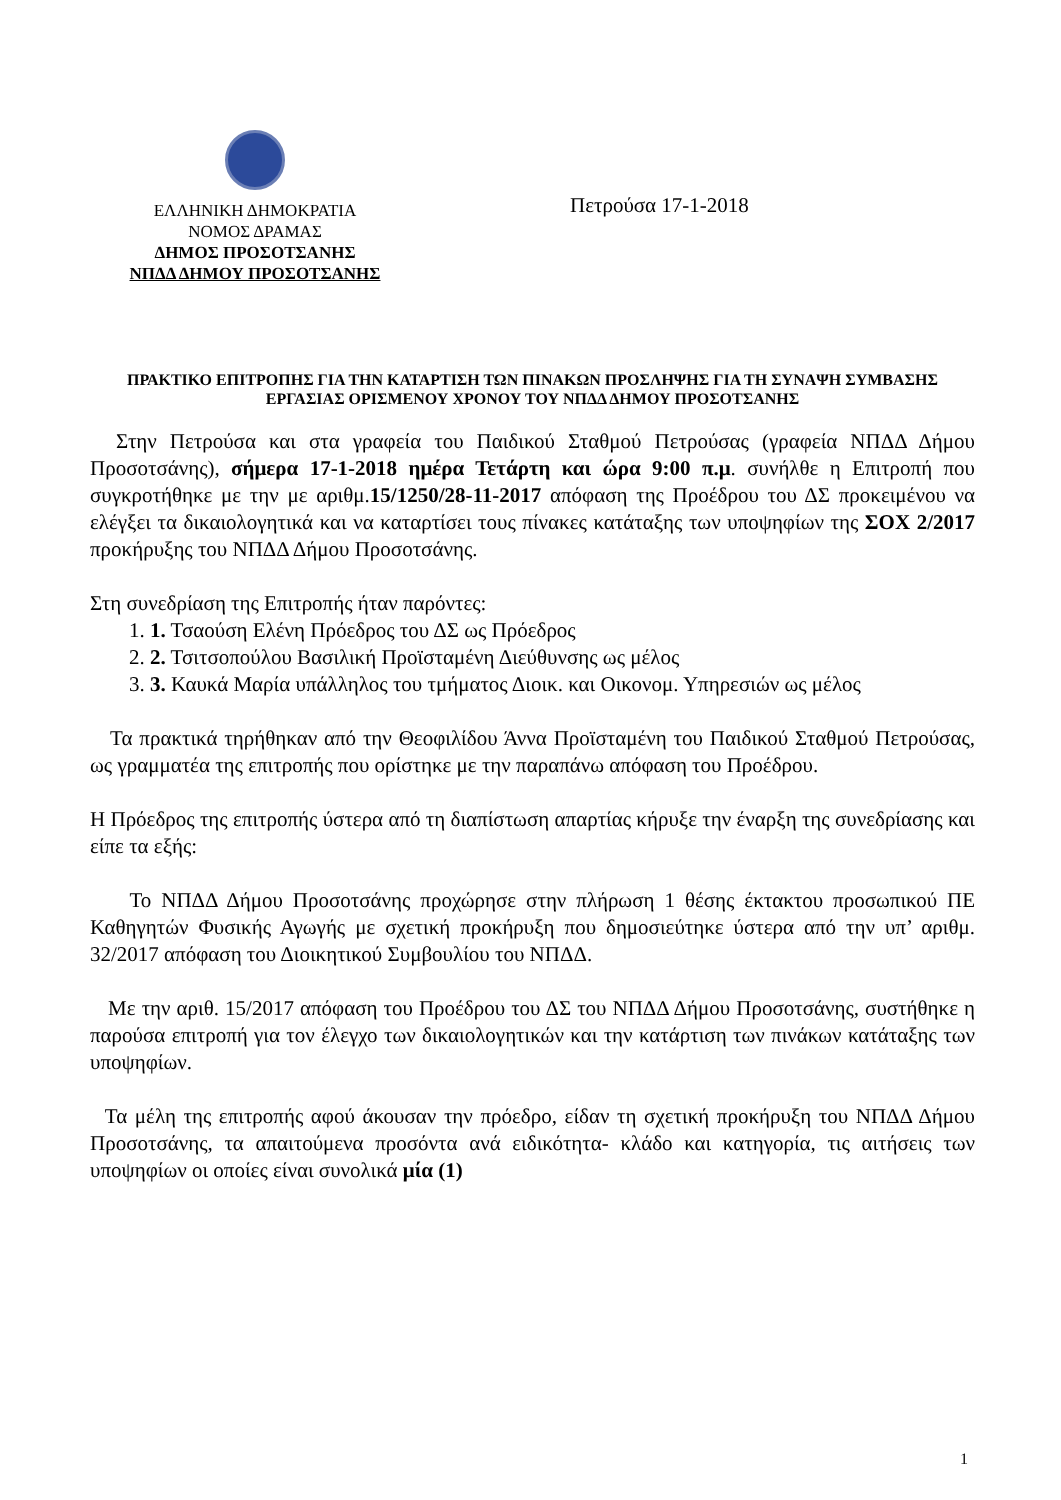ΕΛΛΗΝΙΚΗ ΔΗΜΟΚΡΑΤΙΑ
ΝΟΜΟΣ ΔΡΑΜΑΣ
ΔΗΜΟΣ ΠΡΟΣΟΤΣΑΝΗΣ
ΝΠΔΔ ΔΗΜΟΥ ΠΡΟΣΟΤΣΑΝΗΣ
Πετρούσα 17-1-2018
ΠΡΑΚΤΙΚΟ ΕΠΙΤΡΟΠΗΣ ΓΙΑ ΤΗΝ ΚΑΤΑΡΤΙΣΗ ΤΩΝ ΠΙΝΑΚΩΝ ΠΡΟΣΛΗΨΗΣ ΓΙΑ ΤΗ ΣΥΝΑΨΗ ΣΥΜΒΑΣΗΣ ΕΡΓΑΣΙΑΣ ΟΡΙΣΜΕΝΟΥ ΧΡΟΝΟΥ ΤΟΥ ΝΠΔΔ ΔΗΜΟΥ ΠΡΟΣΟΤΣΑΝΗΣ
Στην Πετρούσα και στα γραφεία του Παιδικού Σταθμού Πετρούσας (γραφεία ΝΠΔΔ Δήμου Προσοτσάνης), σήμερα 17-1-2018 ημέρα Τετάρτη και ώρα 9:00 π.μ. συνήλθε η Επιτροπή που συγκροτήθηκε με την με αριθμ.15/1250/28-11-2017 απόφαση της Προέδρου του ΔΣ προκειμένου να ελέγξει τα δικαιολογητικά και να καταρτίσει τους πίνακες κατάταξης των υποψηφίων της ΣΟΧ 2/2017 προκήρυξης του ΝΠΔΔ Δήμου Προσοτσάνης.
Στη συνεδρίαση της Επιτροπής ήταν παρόντες:
1. 1. Τσαούση Ελένη Πρόεδρος του ΔΣ ως Πρόεδρος
2. 2. Τσιτσοπούλου Βασιλική Προϊσταμένη Διεύθυνσης ως μέλος
3. 3. Καυκά Μαρία υπάλληλος του τμήματος Διοικ. και Οικονομ. Υπηρεσιών ως μέλος
Τα πρακτικά τηρήθηκαν από την Θεοφιλίδου Άννα Προϊσταμένη του Παιδικού Σταθμού Πετρούσας, ως γραμματέα της επιτροπής που ορίστηκε με την παραπάνω απόφαση του Προέδρου.
Η Πρόεδρος της επιτροπής ύστερα από τη διαπίστωση απαρτίας κήρυξε την έναρξη της συνεδρίασης και είπε τα εξής:
Το ΝΠΔΔ Δήμου Προσοτσάνης προχώρησε στην πλήρωση 1 θέσης έκτακτου προσωπικού ΠΕ Καθηγητών Φυσικής Αγωγής με σχετική προκήρυξη που δημοσιεύτηκε ύστερα από την υπ’ αριθμ. 32/2017 απόφαση του Διοικητικού Συμβουλίου του ΝΠΔΔ.
Με την αριθ. 15/2017 απόφαση του Προέδρου του ΔΣ του ΝΠΔΔ Δήμου Προσοτσάνης, συστήθηκε η παρούσα επιτροπή για τον έλεγχο των δικαιολογητικών και την κατάρτιση των πινάκων κατάταξης των υποψηφίων.
Τα μέλη της επιτροπής αφού άκουσαν την πρόεδρο, είδαν τη σχετική προκήρυξη του ΝΠΔΔ Δήμου Προσοτσάνης, τα απαιτούμενα προσόντα ανά ειδικότητα- κλάδο και κατηγορία, τις αιτήσεις των υποψηφίων οι οποίες είναι συνολικά μία (1)
1